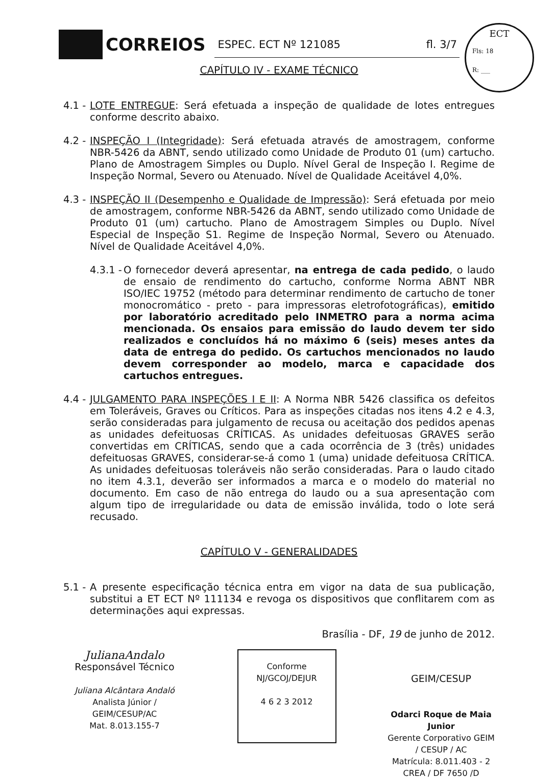CORREIOS ESPEC. ECT Nº 121085 fl. 3/7
ECT
Fls: 18
R: ___
CAPÍTULO IV - EXAME TÉCNICO
4.1 - LOTE ENTREGUE: Será efetuada a inspeção de qualidade de lotes entregues conforme descrito abaixo.
4.2 - INSPEÇÃO I (Integridade): Será efetuada através de amostragem, conforme NBR-5426 da ABNT, sendo utilizado como Unidade de Produto 01 (um) cartucho. Plano de Amostragem Simples ou Duplo. Nível Geral de Inspeção I. Regime de Inspeção Normal, Severo ou Atenuado. Nível de Qualidade Aceitável 4,0%.
4.3 - INSPEÇÃO II (Desempenho e Qualidade de Impressão): Será efetuada por meio de amostragem, conforme NBR-5426 da ABNT, sendo utilizado como Unidade de Produto 01 (um) cartucho. Plano de Amostragem Simples ou Duplo. Nível Especial de Inspeção S1. Regime de Inspeção Normal, Severo ou Atenuado. Nível de Qualidade Aceitável 4,0%.
4.3.1 - O fornecedor deverá apresentar, na entrega de cada pedido, o laudo de ensaio de rendimento do cartucho, conforme Norma ABNT NBR ISO/IEC 19752 (método para determinar rendimento de cartucho de toner monocromático - preto - para impressoras eletrofotográficas), emitido por laboratório acreditado pelo INMETRO para a norma acima mencionada. Os ensaios para emissão do laudo devem ter sido realizados e concluídos há no máximo 6 (seis) meses antes da data de entrega do pedido. Os cartuchos mencionados no laudo devem corresponder ao modelo, marca e capacidade dos cartuchos entregues.
4.4 - JULGAMENTO PARA INSPEÇÕES I E II: A Norma NBR 5426 classifica os defeitos em Toleráveis, Graves ou Críticos. Para as inspeções citadas nos itens 4.2 e 4.3, serão consideradas para julgamento de recusa ou aceitação dos pedidos apenas as unidades defeituosas CRÍTICAS. As unidades defeituosas GRAVES serão convertidas em CRÍTICAS, sendo que a cada ocorrência de 3 (três) unidades defeituosas GRAVES, considerar-se-á como 1 (uma) unidade defeituosa CRÍTICA. As unidades defeituosas toleráveis não serão consideradas. Para o laudo citado no item 4.3.1, deverão ser informados a marca e o modelo do material no documento. Em caso de não entrega do laudo ou a sua apresentação com algum tipo de irregularidade ou data de emissão inválida, todo o lote será recusado.
CAPÍTULO V - GENERALIDADES
5.1 - A presente especificação técnica entra em vigor na data de sua publicação, substitui a ET ECT Nº 111134 e revoga os dispositivos que conflitarem com as determinações aqui expressas.
Brasília - DF, 19 de junho de 2012.
JulianaAndalo
Responsável Técnico
Juliana Alcântara Andaló
Analista Júnior / GEIM/CESUP/AC
Mat. 8.013.155-7
Conforme
NJ/GCOJ/DEJUR
4 6 2 3 2012
GEIM/CESUP
Odarci Roque de Maia Junior
Gerente Corporativo GEIM / CESUP / AC
Matrícula: 8.011.403 - 2
CREA / DF 7650 /D